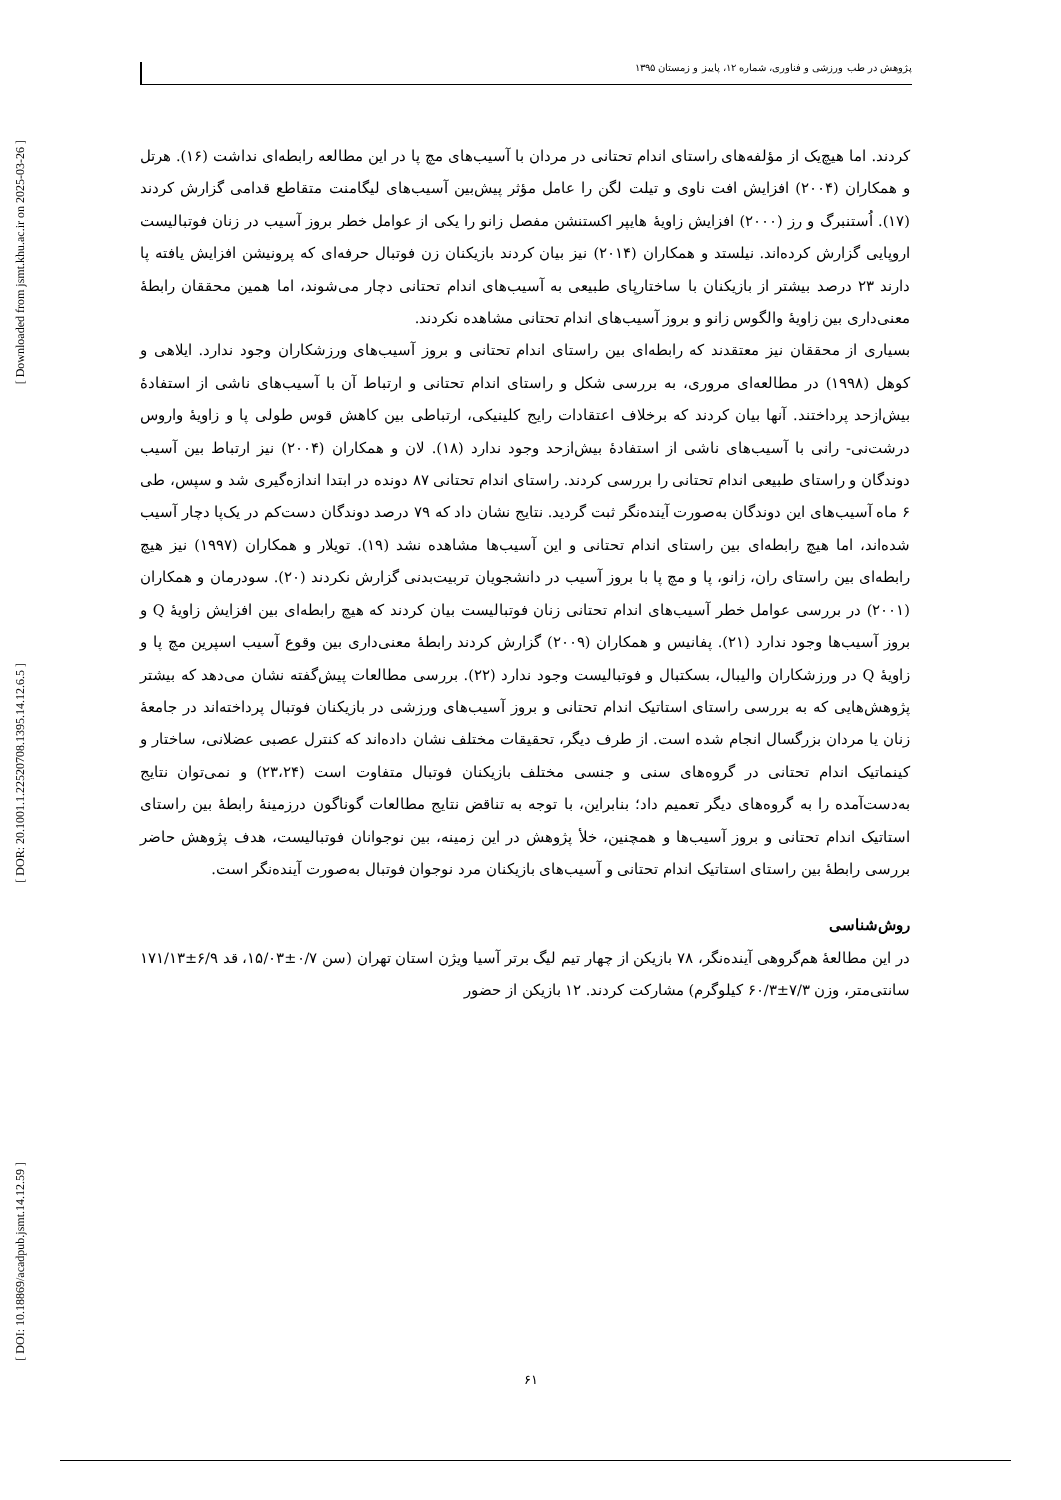[ Downloaded from jsmt.khu.ac.ir on 2025-03-26 ]
[ DOR: 20.1001.1.22520708.1395.14.12.6.5 ]
[ DOI: 10.18869/acadpub.jsmt.14.12.59 ]
پژوهش در طب ورزشی و فناوری، شماره ۱۲، پاییز و زمستان ۱۳۹۵
کردند. اما هیچ‌یک از مؤلفه‌های راستای اندام تحتانی در مردان با آسیب‌های مچ پا در این مطالعه رابطه‌ای نداشت (۱۶). هرتل و همکاران (۲۰۰۴) افزایش افت ناوی و تیلت لگن را عامل مؤثر پیش‌بین آسیب‌های لیگامنت متقاطع قدامی گزارش کردند (۱۷). اُستنبرگ و رز (۲۰۰۰) افزایش زاویهٔ هایپر اکستنشن مفصل زانو را یکی از عوامل خطر بروز آسیب در زنان فوتبالیست اروپایی گزارش کرده‌اند. نیلستد و همکاران (۲۰۱۴) نیز بیان کردند بازیکنان زن فوتبال حرفه‌ای که پرونیشن افزایش یافته پا دارند ۲۳ درصد بیشتر از بازیکنان با ساختارپای طبیعی به آسیب‌های اندام تحتانی دچار می‌شوند، اما همین محققان رابطهٔ معنی‌داری بین زاویهٔ والگوس زانو و بروز آسیب‌های اندام تحتانی مشاهده نکردند.
بسیاری از محققان نیز معتقدند که رابطه‌ای بین راستای اندام تحتانی و بروز آسیب‌های ورزشکاران وجود ندارد. ایلاهی و کوهل (۱۹۹۸) در مطالعه‌ای مروری، به بررسی شکل و راستای اندام تحتانی و ارتباط آن با آسیب‌های ناشی از استفادهٔ بیش‌ازحد پرداختند. آنها بیان کردند که برخلاف اعتقادات رایج کلینیکی، ارتباطی بین کاهش قوس طولی پا و زاویهٔ واروس درشت‌نی- رانی با آسیب‌های ناشی از استفادهٔ بیش‌ازحد وجود ندارد (۱۸). لان و همکاران (۲۰۰۴) نیز ارتباط بین آسیب دوندگان و راستای طبیعی اندام تحتانی را بررسی کردند. راستای اندام تحتانی ۸۷ دونده در ابتدا اندازه‌گیری شد و سپس، طی ۶ ماه آسیب‌های این دوندگان به‌صورت آینده‌نگر ثبت گردید. نتایج نشان داد که ۷۹ درصد دوندگان دست‌کم در یک‌پا دچار آسیب شده‌اند، اما هیچ رابطه‌ای بین راستای اندام تحتانی و این آسیب‌ها مشاهده نشد (۱۹). تویلار و همکاران (۱۹۹۷) نیز هیچ رابطه‌ای بین راستای ران، زانو، پا و مچ پا با بروز آسیب در دانشجویان تربیت‌بدنی گزارش نکردند (۲۰). سودرمان و همکاران (۲۰۰۱) در بررسی عوامل خطر آسیب‌های اندام تحتانی زنان فوتبالیست بیان کردند که هیچ رابطه‌ای بین افزایش زاویهٔ Q و بروز آسیب‌ها وجود ندارد (۲۱). پفانیس و همکاران (۲۰۰۹) گزارش کردند رابطهٔ معنی‌داری بین وقوع آسیب اسپرین مچ پا و زاویهٔ Q در ورزشکاران والیبال، بسکتبال و فوتبالیست وجود ندارد (۲۲). بررسی مطالعات پیش‌گفته نشان می‌دهد که بیشتر پژوهش‌هایی که به بررسی راستای استاتیک اندام تحتانی و بروز آسیب‌های ورزشی در بازیکنان فوتبال پرداخته‌اند در جامعهٔ زنان یا مردان بزرگسال انجام شده است. از طرف دیگر، تحقیقات مختلف نشان داده‌اند که کنترل عصبی عضلانی، ساختار و کینماتیک اندام تحتانی در گروه‌های سنی و جنسی مختلف بازیکنان فوتبال متفاوت است (۲۳،۲۴) و نمی‌توان نتایج به‌دست‌آمده را به گروه‌های دیگر تعمیم داد؛ بنابراین، با توجه به تناقض نتایج مطالعات گوناگون درزمینهٔ رابطهٔ بین راستای استاتیک اندام تحتانی و بروز آسیب‌ها و همچنین، خلأ پژوهش در این زمینه، بین نوجوانان فوتبالیست، هدف پژوهش حاضر بررسی رابطهٔ بین راستای استاتیک اندام تحتانی و آسیب‌های بازیکنان مرد نوجوان فوتبال به‌صورت آینده‌نگر است.
روش‌شناسی
در این مطالعهٔ هم‌گروهی آینده‌نگر، ۷۸ بازیکن از چهار تیم لیگ برتر آسیا ویژن استان تهران (سن ۰/۷±۱۵/۰۳، قد ۶/۹±۱۷۱/۱۳ سانتی‌متر، وزن ۷/۳±۶۰/۳ کیلوگرم) مشارکت کردند. ۱۲ بازیکن از حضور
۶۱